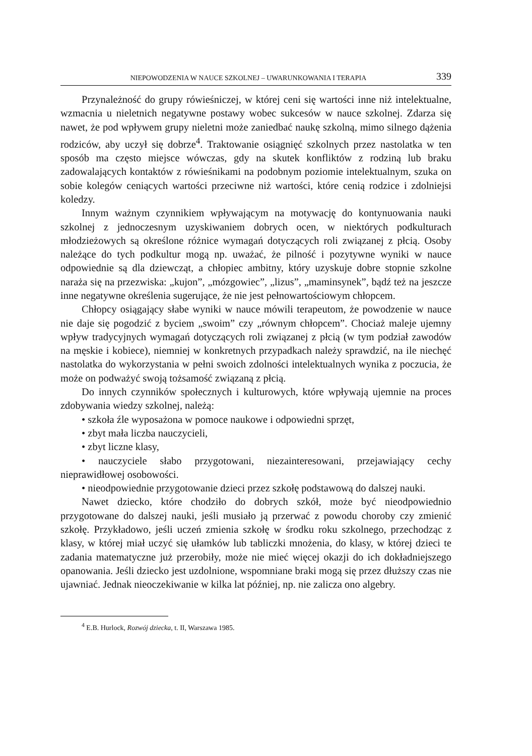NIEPOWODZENIA W NAUCE SZKOLNEJ – UWARUNKOWANIA I TERAPIA 339
Przynależność do grupy rówieśniczej, w której ceni się wartości inne niż intelektualne, wzmacnia u nieletnich negatywne postawy wobec sukcesów w nauce szkolnej. Zdarza się nawet, że pod wpływem grupy nieletni może zaniedbać naukę szkolną, mimo silnego dążenia rodziców, aby uczył się dobrze<sup>4</sup>. Traktowanie osiągnięć szkolnych przez nastolatka w ten sposób ma często miejsce wówczas, gdy na skutek konfliktów z rodziną lub braku zadowalających kontaktów z rówieśnikami na podobnym poziomie intelektualnym, szuka on sobie kolegów ceniących wartości przeciwne niż wartości, które cenią rodzice i zdolniejsi koledzy.
Innym ważnym czynnikiem wpływającym na motywację do kontynuowania nauki szkolnej z jednoczesnym uzyskiwaniem dobrych ocen, w niektórych podkulturach młodzieżowych są określone różnice wymagań dotyczących roli związanej z płcią. Osoby należące do tych podkultur mogą np. uważać, że pilność i pozytywne wyniki w nauce odpowiednie są dla dziewcząt, a chłopiec ambitny, który uzyskuje dobre stopnie szkolne naraża się na przezwiska: „kujon”, „mózgowiec”, „lizus”, „maminsynek”, bądź też na jeszcze inne negatywne określenia sugerujące, że nie jest pełnowartościowym chłopcem.
Chłopcy osiągający słabe wyniki w nauce mówili terapeutom, że powodzenie w nauce nie daje się pogodzić z byciem „swoim” czy „równym chłopcem”. Chociaż maleje ujemny wpływ tradycyjnych wymagań dotyczących roli związanej z płcią (w tym podział zawodów na męskie i kobiece), niemniej w konkretnych przypadkach należy sprawdzić, na ile niechęć nastolatka do wykorzystania w pełni swoich zdolności intelektualnych wynika z poczucia, że może on podważyć swoją tożsamość związaną z płcią.
Do innych czynników społecznych i kulturowych, które wpływają ujemnie na proces zdobywania wiedzy szkolnej, należą:
• szkoła źle wyposażona w pomoce naukowe i odpowiedni sprzęt,
• zbyt mała liczba nauczycieli,
• zbyt liczne klasy,
• nauczyciele słabo przygotowani, niezainteresowani, przejawiający cechy nieprawidłowej osobowości.
• nieodpowiednie przygotowanie dzieci przez szkołę podstawową do dalszej nauki.
Nawet dziecko, które chodziło do dobrych szkół, może być nieodpowiednio przygotowane do dalszej nauki, jeśli musiało ją przerwać z powodu choroby czy zmienić szkołę. Przykładowo, jeśli uczeń zmienia szkołę w środku roku szkolnego, przechodząc z klasy, w której miał uczyć się ułamków lub tabliczki mnożenia, do klasy, w której dzieci te zadania matematyczne już przerobiły, może nie mieć więcej okazji do ich dokładniejszego opanowania. Jeśli dziecko jest uzdolnione, wspomniane braki mogą się przez dłuższy czas nie ujawniać. Jednak nieoczekiwanie w kilka lat później, np. nie zalicza ono algebry.
<sup>4</sup> E.B. Hurlock, Rozwój dziecka, t. II, Warszawa 1985.